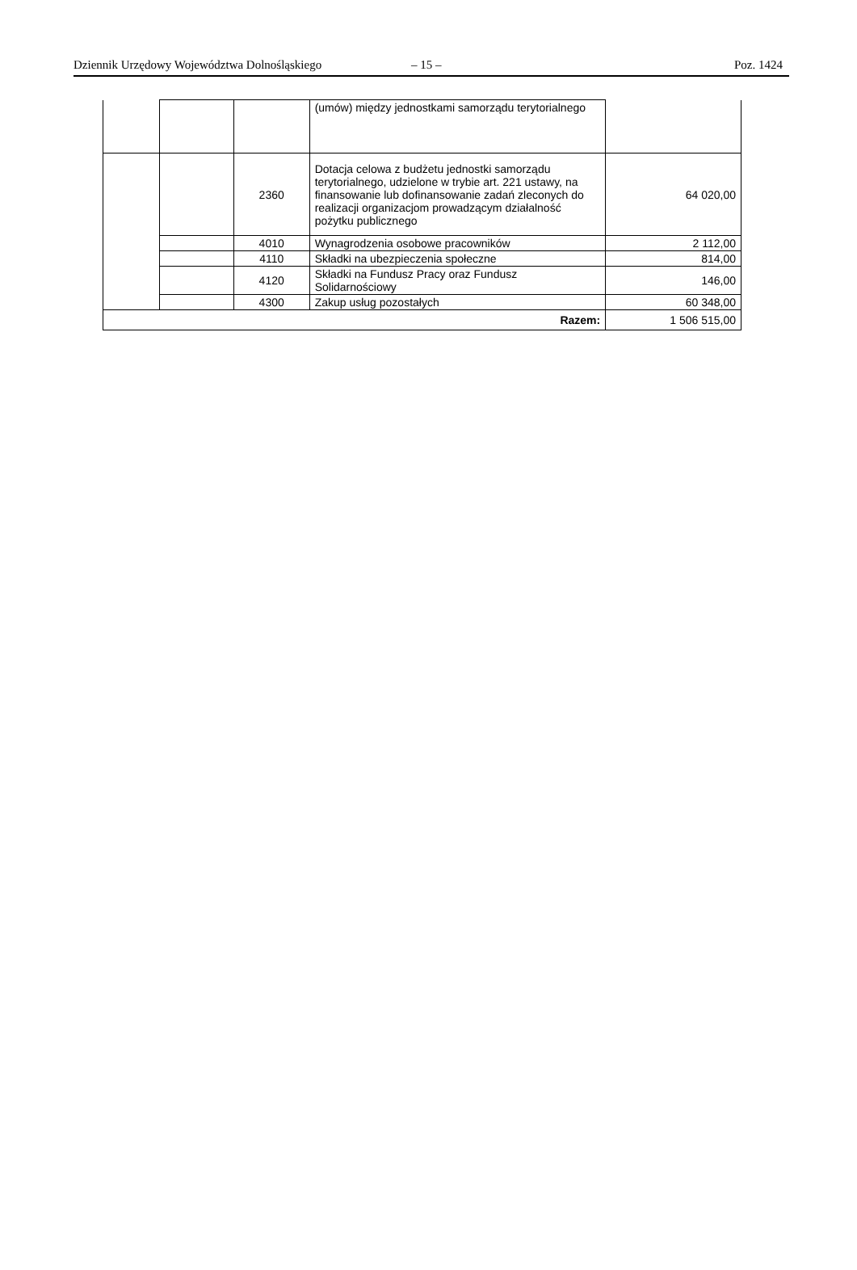Dziennik Urzędowy Województwa Dolnośląskiego – 15 – Poz. 1424
| | | | (umów) między jednostkami samorządu terytorialnego | |
| | | 2360 | Dotacja celowa z budżetu jednostki samorządu terytorialnego, udzielone w trybie art. 221 ustawy, na finansowanie lub dofinansowanie zadań zleconych do realizacji organizacjom prowadzącym działalność pożytku publicznego | 64 020,00 |
| | | 4010 | Wynagrodzenia osobowe pracowników | 2 112,00 |
| | | 4110 | Składki na ubezpieczenia społeczne | 814,00 |
| | | 4120 | Składki na Fundusz Pracy oraz Fundusz Solidarnościowy | 146,00 |
| | | 4300 | Zakup usług pozostałych | 60 348,00 |
| Razem: | | | | 1 506 515,00 |